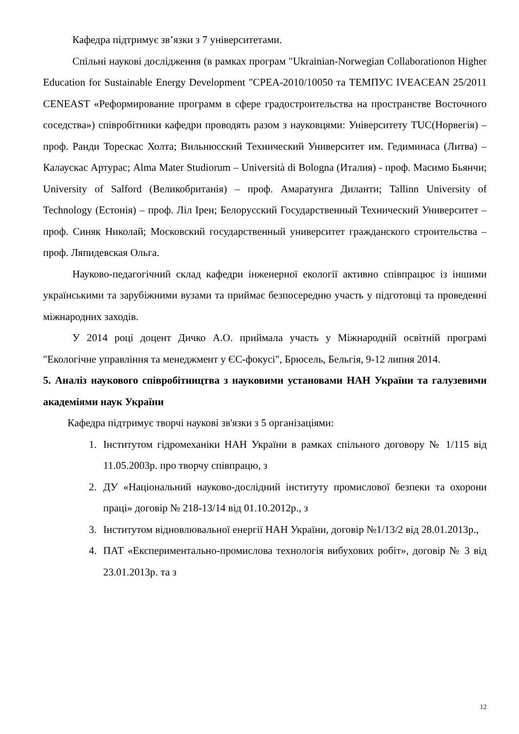Кафедра підтримує зв’язки з 7 університетами.
Спільні наукові дослідження (в рамках програм "Ukrainian-Norwegian Collaborationon Higher Education for Sustainable Energy Development "CPEA-2010/10050 та ТЕМПУС IVEACEAN 25/2011 CENEAST «Реформирование программ в сфере градостроительства на пространстве Восточного соседства») співробітники кафедри проводять разом з науковцями: Університету TUC(Норвегія) – проф. Ранди Торескас Холта; Вильнюсский Технический Университет им. Гедиминаса (Литва) – Калаускас Артурас; Alma Mater Studiorum – Università di Bologna (Италия) - проф. Масимо Бьянчи; University of Salford (Великобританія) – проф. Амаратунга Диланти; Tallinn University of Technology (Естонія) – проф. Ліл Ірен; Белорусский Государственный Технический Университет – проф. Синяк Николай; Московский государственный университет гражданского строительства – проф. Ляпидевская Ольга.
Науково-педагогічний склад кафедри інженерної екології активно співпрацює із іншими українськими та зарубіжними вузами та приймає безпосередню участь у підготовці та проведенні міжнародних заходів.
У 2014 році доцент Дичко А.О. приймала участь у Міжнародній освітній програмі "Екологічне управління та менеджмент у ЄС-фокусі", Брюсель, Бельгія, 9-12 липня 2014.
5. Аналіз наукового співробітництва з науковими установами НАН України та галузевими академіями наук України
Кафедра підтримує творчі наукові зв'язки з 5 організаціями:
1. Інститутом гідромеханіки НАН України в рамках спільного договору № 1/115 від 11.05.2003р. про творчу співпрацю, з
2. ДУ «Національний науково-дослідний інституту промислової безпеки та охорони праці» договір № 218-13/14 від 01.10.2012р., з
3. Інститутом відновлювальної енергії НАН України, договір №1/13/2 від 28.01.2013р.,
4. ПАТ «Експериментально-промислова технологія вибухових робіт», договір № 3 від 23.01.2013р. та з
12